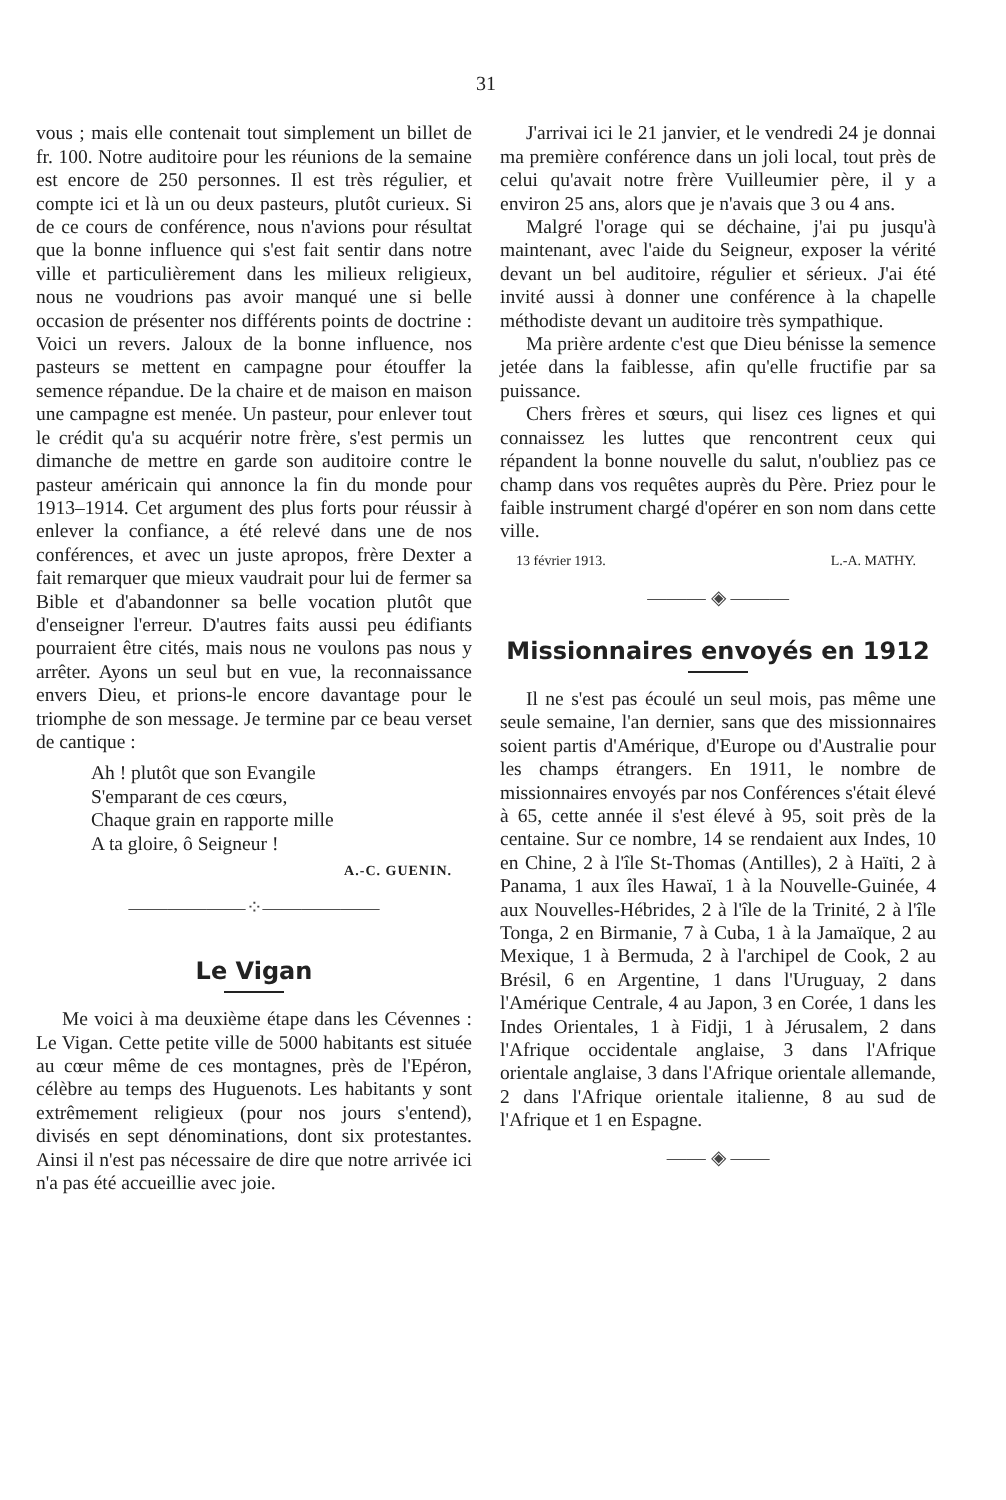31
vous ; mais elle contenait tout simplement un billet de fr. 100. Notre auditoire pour les réunions de la semaine est encore de 250 personnes. Il est très régulier, et compte ici et là un ou deux pasteurs, plutôt curieux. Si de ce cours de conférence, nous n'avions pour résultat que la bonne influence qui s'est fait sentir dans notre ville et particulièrement dans les milieux religieux, nous ne voudrions pas avoir manqué une si belle occasion de présenter nos différents points de doctrine : Voici un revers. Jaloux de la bonne influence, nos pasteurs se mettent en campagne pour étouffer la semence répandue. De la chaire et de maison en maison une campagne est menée. Un pasteur, pour enlever tout le crédit qu'a su acquérir notre frère, s'est permis un dimanche de mettre en garde son auditoire contre le pasteur américain qui annonce la fin du monde pour 1913–1914. Cet argument des plus forts pour réussir à enlever la confiance, a été relevé dans une de nos conférences, et avec un juste apropos, frère Dexter a fait remarquer que mieux vaudrait pour lui de fermer sa Bible et d'abandonner sa belle vocation plutôt que d'enseigner l'erreur. D'autres faits aussi peu édifiants pourraient être cités, mais nous ne voulons pas nous y arrêter. Ayons un seul but en vue, la reconnaissance envers Dieu, et prions-le encore davantage pour le triomphe de son message. Je termine par ce beau verset de cantique :
Ah ! plutôt que son Evangile
S'emparant de ces cœurs,
Chaque grain en rapporte mille
A ta gloire, ô Seigneur !
A.-C. GUENIN.
——————⁘——————
Le Vigan
Me voici à ma deuxième étape dans les Cévennes : Le Vigan. Cette petite ville de 5000 habitants est située au cœur même de ces montagnes, près de l'Epéron, célèbre au temps des Huguenots. Les habitants y sont extrêmement religieux (pour nos jours s'entend), divisés en sept dénominations, dont six protestantes. Ainsi il n'est pas nécessaire de dire que notre arrivée ici n'a pas été accueillie avec joie.
J'arrivai ici le 21 janvier, et le vendredi 24 je donnai ma première conférence dans un joli local, tout près de celui qu'avait notre frère Vuilleumier père, il y a environ 25 ans, alors que je n'avais que 3 ou 4 ans.
Malgré l'orage qui se déchaine, j'ai pu jusqu'à maintenant, avec l'aide du Seigneur, exposer la vérité devant un bel auditoire, régulier et sérieux. J'ai été invité aussi à donner une conférence à la chapelle méthodiste devant un auditoire très sympathique.
Ma prière ardente c'est que Dieu bénisse la semence jetée dans la faiblesse, afin qu'elle fructifie par sa puissance.
Chers frères et sœurs, qui lisez ces lignes et qui connaissez les luttes que rencontrent ceux qui répandent la bonne nouvelle du salut, n'oubliez pas ce champ dans vos requêtes auprès du Père. Priez pour le faible instrument chargé d'opérer en son nom dans cette ville.
13 février 1913. L.-A. MATHY.
——— ◈ ———
Missionnaires envoyés en 1912
Il ne s'est pas écoulé un seul mois, pas même une seule semaine, l'an dernier, sans que des missionnaires soient partis d'Amérique, d'Europe ou d'Australie pour les champs étrangers. En 1911, le nombre de missionnaires envoyés par nos Conférences s'était élevé à 65, cette année il s'est élevé à 95, soit près de la centaine. Sur ce nombre, 14 se rendaient aux Indes, 10 en Chine, 2 à l'île St-Thomas (Antilles), 2 à Haïti, 2 à Panama, 1 aux îles Hawaï, 1 à la Nouvelle-Guinée, 4 aux Nouvelles-Hébrides, 2 à l'île de la Trinité, 2 à l'île Tonga, 2 en Birmanie, 7 à Cuba, 1 à la Jamaïque, 2 au Mexique, 1 à Bermuda, 2 à l'archipel de Cook, 2 au Brésil, 6 en Argentine, 1 dans l'Uruguay, 2 dans l'Amérique Centrale, 4 au Japon, 3 en Corée, 1 dans les Indes Orientales, 1 à Fidji, 1 à Jérusalem, 2 dans l'Afrique occidentale anglaise, 3 dans l'Afrique orientale anglaise, 3 dans l'Afrique orientale allemande, 2 dans l'Afrique orientale italienne, 8 au sud de l'Afrique et 1 en Espagne.
—— ◈ ——